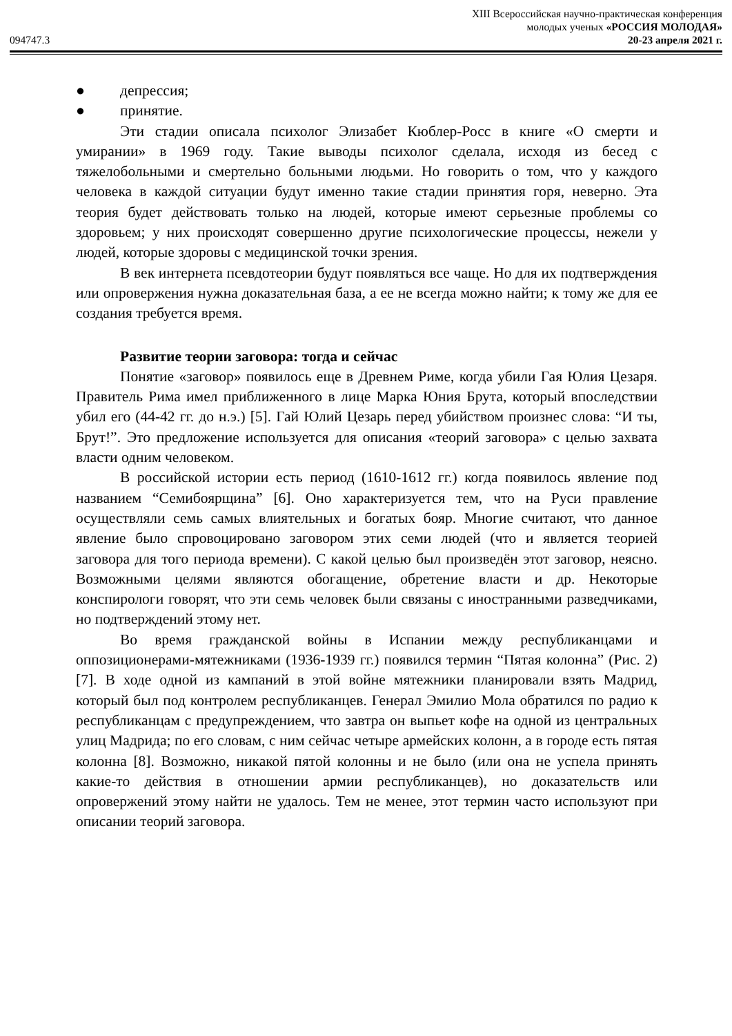094747.3
XIII Всероссийская научно-практическая конференция
молодых ученых «РОССИЯ МОЛОДАЯ»
20-23 апреля 2021 г.
● депрессия;
● принятие.
Эти стадии описала психолог Элизабет Кюблер-Росс в книге «О смерти и умирании» в 1969 году. Такие выводы психолог сделала, исходя из бесед с тяжелобольными и смертельно больными людьми. Но говорить о том, что у каждого человека в каждой ситуации будут именно такие стадии принятия горя, неверно. Эта теория будет действовать только на людей, которые имеют серьезные проблемы со здоровьем; у них происходят совершенно другие психологические процессы, нежели у людей, которые здоровы с медицинской точки зрения.
В век интернета псевдотеории будут появляться все чаще. Но для их подтверждения или опровержения нужна доказательная база, а ее не всегда можно найти; к тому же для ее создания требуется время.
Развитие теории заговора: тогда и сейчас
Понятие «заговор» появилось еще в Древнем Риме, когда убили Гая Юлия Цезаря. Правитель Рима имел приближенного в лице Марка Юния Брута, который впоследствии убил его (44-42 гг. до н.э.) [5]. Гай Юлий Цезарь перед убийством произнес слова: “И ты, Брут!”. Это предложение используется для описания «теорий заговора» с целью захвата власти одним человеком.
В российской истории есть период (1610-1612 гг.) когда появилось явление под названием “Семибоярщина” [6]. Оно характеризуется тем, что на Руси правление осуществляли семь самых влиятельных и богатых бояр. Многие считают, что данное явление было спровоцировано заговором этих семи людей (что и является теорией заговора для того периода времени). С какой целью был произведён этот заговор, неясно. Возможными целями являются обогащение, обретение власти и др. Некоторые конспирологи говорят, что эти семь человек были связаны с иностранными разведчиками, но подтверждений этому нет.
Во время гражданской войны в Испании между республиканцами и оппозиционерами-мятежниками (1936-1939 гг.) появился термин “Пятая колонна” (Рис. 2) [7]. В ходе одной из кампаний в этой войне мятежники планировали взять Мадрид, который был под контролем республиканцев. Генерал Эмилио Мола обратился по радио к республиканцам с предупреждением, что завтра он выпьет кофе на одной из центральных улиц Мадрида; по его словам, с ним сейчас четыре армейских колонн, а в городе есть пятая колонна [8]. Возможно, никакой пятой колонны и не было (или она не успела принять какие-то действия в отношении армии республиканцев), но доказательств или опровержений этому найти не удалось. Тем не менее, этот термин часто используют при описании теорий заговора.